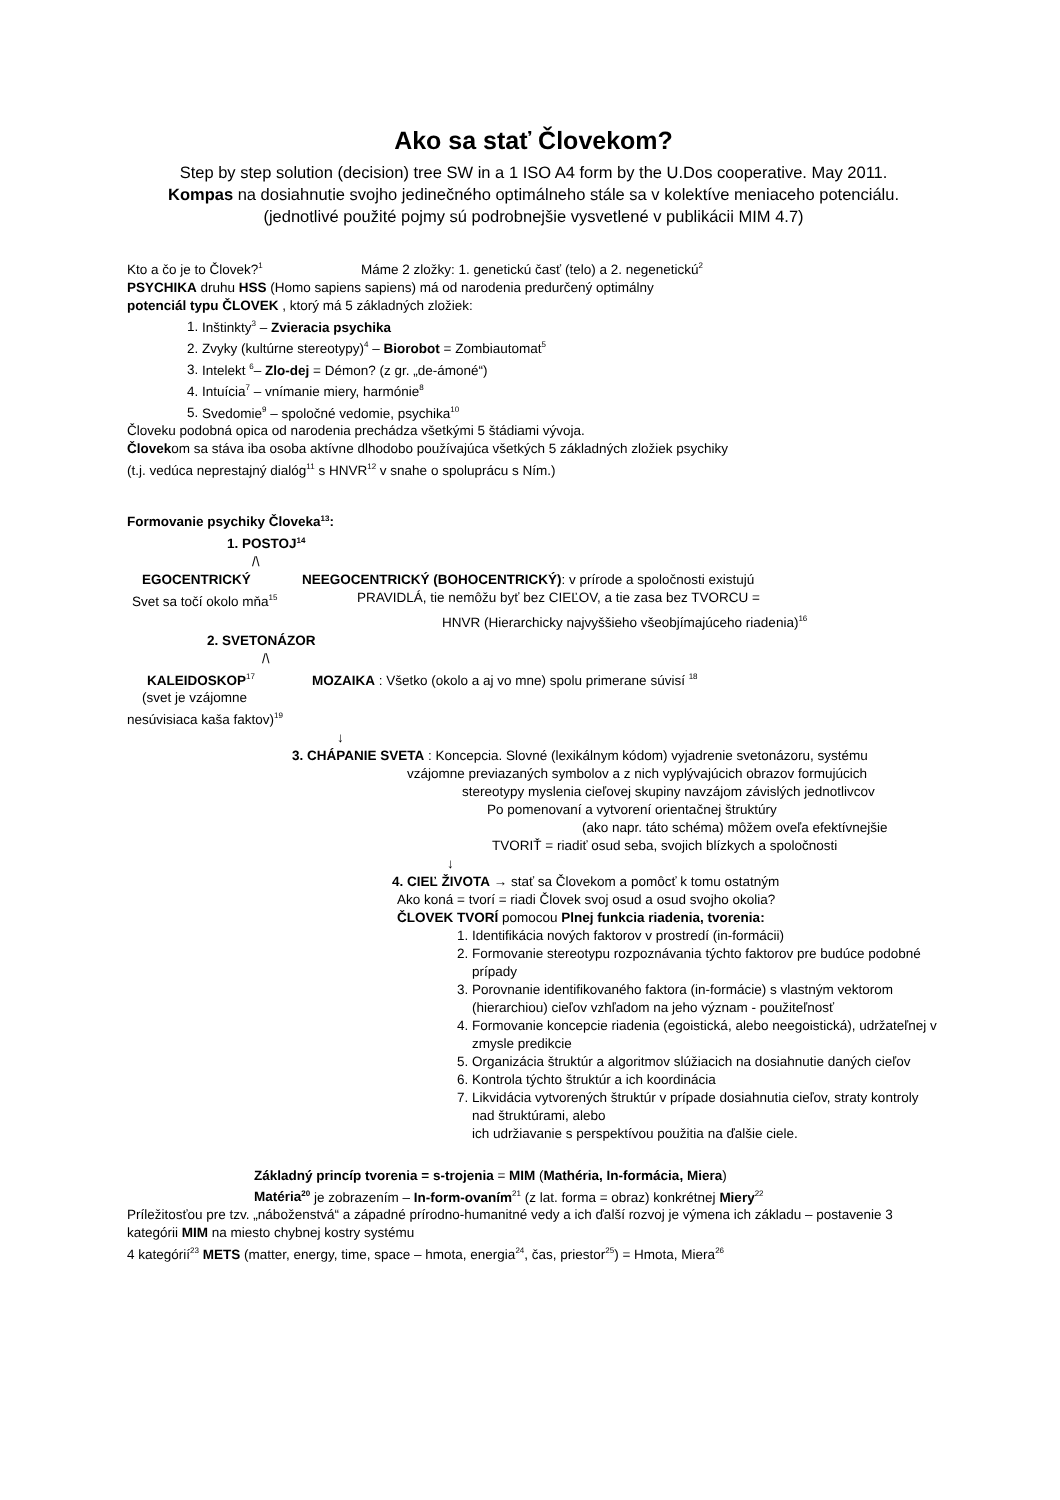Ako sa stať Človekom?
Step by step solution (decision) tree SW in a 1 ISO A4 form by the U.Dos cooperative. May 2011.
Kompas na dosiahnutie svojho jedinečného optimálneho stále sa v kolektíve meniaceho potenciálu.
(jednotlivé použité pojmy sú podrobnejšie vysvetlené v publikácii MIM 4.7)
Kto a čo je to Človek?<sup>1</sup> Máme 2 zložky: 1. genetickú časť (telo) a 2. negenetickú<sup>2</sup>
PSYCHIKA druhu HSS (Homo sapiens sapiens) má od narodenia predurčený optimálny
potenciál typu ČLOVEK , ktorý má 5 základných zložiek:
1. Inštinkty<sup>3</sup> – Zvieracia psychika
2. Zvyky (kultúrne stereotypy)<sup>4</sup> – Biorobot = Zombiautomat<sup>5</sup>
3. Intelekt <sup>6</sup>– Zlo-dej = Démon? (z gr. „de-ámoné“)
4. Intuícia<sup>7</sup> – vnímanie miery, harmónie<sup>8</sup>
5. Svedomie<sup>9</sup> – spoločné vedomie, psychika<sup>10</sup>
Človeku podobná opica od narodenia prechádza všetkými 5 štádiami vývoja.
Človekom sa stáva iba osoba aktívne dlhodobo používajúca všetkých 5 základných zložiek psychiky
(t.j. vedúca neprestajný dialóg<sup>11</sup> s HNVR<sup>12</sup> v snahe o spoluprácu s Ním.)
Formovanie psychiky Človeka<sup>13</sup>:
1. POSTOJ<sup>14</sup>
/\
EGOCENTRICKÝ NEEGOCENTRICKÝ (BOHOCENTRICKÝ): v prírode a spoločnosti existujú
Svet sa točí okolo mňa<sup>15</sup> PRAVIDLÁ, tie nemôžu byť bez CIEĽOV, a tie zasa bez TVORCU =
HNVR (Hierarchicky najvyššieho všeobjímajúceho riadenia)<sup>16</sup>
2. SVETONÁZOR
/\
KALEIDOSKOP<sup>17</sup> MOZAIKA : Všetko (okolo a aj vo mne) spolu primerane súvisí <sup>18</sup>
(svet je vzájomne
nesúvisiaca kaša faktov)<sup>19</sup>
↓
3. CHÁPANIE SVETA : Koncepcia. Slovné (lexikálnym kódom) vyjadrenie svetonázoru, systému
vzájomne previazaných symbolov a z nich vyplývajúcich obrazov formujúcich
stereotypy myslenia cieľovej skupiny navzájom závislých jednotlivcov
Po pomenovaní a vytvorení orientačnej štruktúry
(ako napr. táto schéma) môžem oveľa efektívnejšie
TVORIŤ = riadiť osud seba, svojich blízkych a spoločnosti
↓
4. CIEĽ ŽIVOTA → stať sa Človekom a pomôcť k tomu ostatným
Ako koná = tvorí = riadi Človek svoj osud a osud svojho okolia?
ČLOVEK TVORÍ pomocou Plnej funkcia riadenia, tvorenia:
1. Identifikácia nových faktorov v prostredí (in-formácii)
2. Formovanie stereotypu rozpoznávania týchto faktorov pre budúce podobné prípady
3. Porovnanie identifikovaného faktora (in-formácie) s vlastným vektorom (hierarchiou) cieľov vzhľadom na jeho význam - použiteľnosť
4. Formovanie koncepcie riadenia (egoistická, alebo neegoistická), udržateľnej v zmysle predikcie
5. Organizácia štruktúr a algoritmov slúžiacich na dosiahnutie daných cieľov
6. Kontrola týchto štruktúr a ich koordinácia
7. Likvidácia vytvorených štruktúr v prípade dosiahnutia cieľov, straty kontroly nad štruktúrami, alebo
ich udržiavanie s perspektívou použitia na ďalšie ciele.
Základný princíp tvorenia = s-trojenia = MIM (Mathéria, In-formácia, Miera)
Matéria<sup>20</sup> je zobrazením – In-form-ovaním<sup>21</sup> (z lat. forma = obraz) konkrétnej Miery<sup>22</sup>
Príležitosťou pre tzv. „náboženstvá“ a západné prírodno-humanitné vedy a ich ďalší rozvoj je výmena ich základu – postavenie 3 kategórii MIM na miesto chybnej kostry systému
4 kategórií<sup>23</sup> METS (matter, energy, time, space – hmota, energia<sup>24</sup>, čas, priestor<sup>25</sup>) = Hmota, Miera<sup>26</sup>